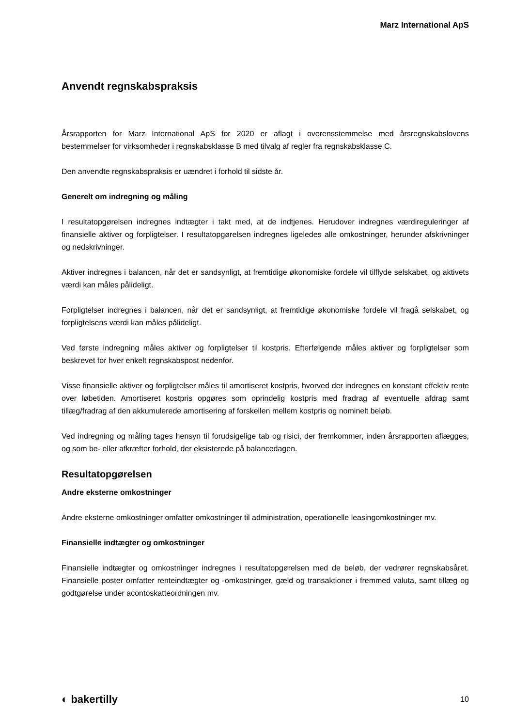Marz International ApS
Anvendt regnskabspraksis
Årsrapporten for Marz International ApS for 2020 er aflagt i overensstemmelse med årsregnskabslovens bestemmelser for virksomheder i regnskabsklasse B med tilvalg af regler fra regnskabsklasse C.
Den anvendte regnskabspraksis er uændret i forhold til sidste år.
Generelt om indregning og måling
I resultatopgørelsen indregnes indtægter i takt med, at de indtjenes. Herudover indregnes værdireguleringer af finansielle aktiver og forpligtelser. I resultatopgørelsen indregnes ligeledes alle omkostninger, herunder afskrivninger og nedskrivninger.
Aktiver indregnes i balancen, når det er sandsynligt, at fremtidige økonomiske fordele vil tilflyde selskabet, og aktivets værdi kan måles pålideligt.
Forpligtelser indregnes i balancen, når det er sandsynligt, at fremtidige økonomiske fordele vil fragå selskabet, og forpligtelsens værdi kan måles pålideligt.
Ved første indregning måles aktiver og forpligtelser til kostpris. Efterfølgende måles aktiver og forpligtelser som beskrevet for hver enkelt regnskabspost nedenfor.
Visse finansielle aktiver og forpligtelser måles til amortiseret kostpris, hvorved der indregnes en konstant effektiv rente over løbetiden. Amortiseret kostpris opgøres som oprindelig kostpris med fradrag af eventuelle afdrag samt tillæg/fradrag af den akkumulerede amortisering af forskellen mellem kostpris og nominelt beløb.
Ved indregning og måling tages hensyn til forudsigelige tab og risici, der fremkommer, inden årsrapporten aflægges, og som be- eller afkræfter forhold, der eksisterede på balancedagen.
Resultatopgørelsen
Andre eksterne omkostninger
Andre eksterne omkostninger omfatter omkostninger til administration, operationelle leasingomkostninger mv.
Finansielle indtægter og omkostninger
Finansielle indtægter og omkostninger indregnes i resultatopgørelsen med de beløb, der vedrører regnskabsåret. Finansielle poster omfatter renteindtægter og -omkostninger, gæld og transaktioner i fremmed valuta, samt tillæg og godtgørelse under acontoskatteordningen mv.
◐ bakertilly 10